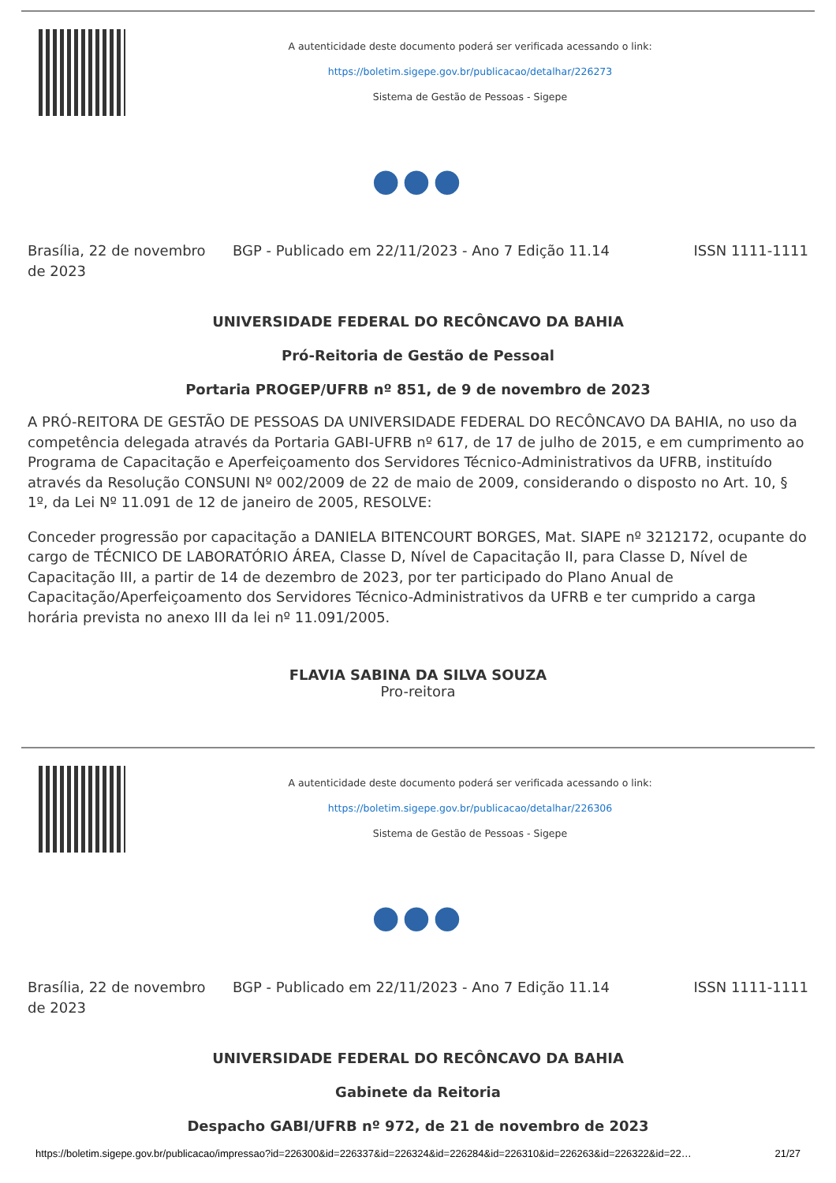A autenticidade deste documento poderá ser verificada acessando o link:
https://boletim.sigepe.gov.br/publicacao/detalhar/226273
Sistema de Gestão de Pessoas - Sigepe
●●●
Brasília, 22 de novembro de 2023
BGP - Publicado em 22/11/2023 - Ano 7 Edição 11.14
ISSN 1111-1111
UNIVERSIDADE FEDERAL DO RECÔNCAVO DA BAHIA
Pró-Reitoria de Gestão de Pessoal
Portaria PROGEP/UFRB nº 851, de 9 de novembro de 2023
A PRÓ-REITORA DE GESTÃO DE PESSOAS DA UNIVERSIDADE FEDERAL DO RECÔNCAVO DA BAHIA, no uso da competência delegada através da Portaria GABI-UFRB nº 617, de 17 de julho de 2015, e em cumprimento ao Programa de Capacitação e Aperfeiçoamento dos Servidores Técnico-Administrativos da UFRB, instituído através da Resolução CONSUNI Nº 002/2009 de 22 de maio de 2009, considerando o disposto no Art. 10, § 1º, da Lei Nº 11.091 de 12 de janeiro de 2005, RESOLVE:
Conceder progressão por capacitação a DANIELA BITENCOURT BORGES, Mat. SIAPE nº 3212172, ocupante do cargo de TÉCNICO DE LABORATÓRIO ÁREA, Classe D, Nível de Capacitação II, para Classe D, Nível de Capacitação III, a partir de 14 de dezembro de 2023, por ter participado do Plano Anual de Capacitação/Aperfeiçoamento dos Servidores Técnico-Administrativos da UFRB e ter cumprido a carga horária prevista no anexo III da lei nº 11.091/2005.
FLAVIA SABINA DA SILVA SOUZA
Pro-reitora
A autenticidade deste documento poderá ser verificada acessando o link:
https://boletim.sigepe.gov.br/publicacao/detalhar/226306
Sistema de Gestão de Pessoas - Sigepe
●●●
Brasília, 22 de novembro de 2023
BGP - Publicado em 22/11/2023 - Ano 7 Edição 11.14
ISSN 1111-1111
UNIVERSIDADE FEDERAL DO RECÔNCAVO DA BAHIA
Gabinete da Reitoria
Despacho GABI/UFRB nº 972, de 21 de novembro de 2023
https://boletim.sigepe.gov.br/publicacao/impressao?id=226300&id=226337&id=226324&id=226284&id=226310&id=226263&id=226322&id=22… 21/27